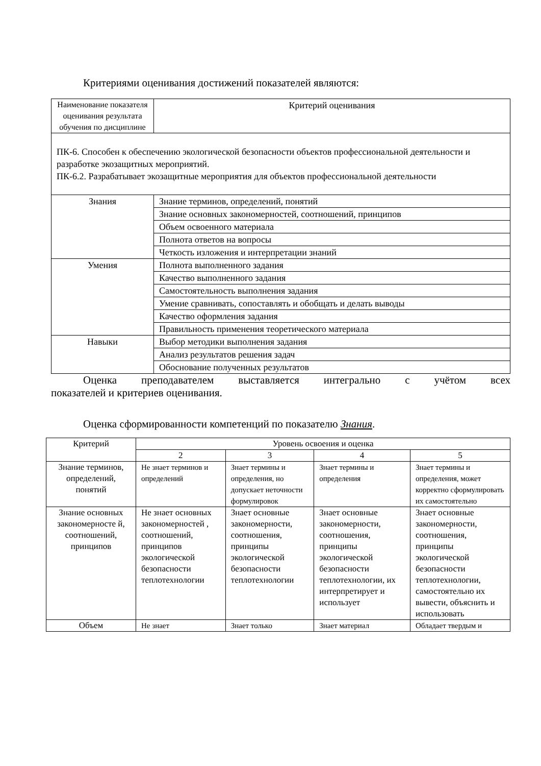Критериями оценивания достижений показателей являются:
| Наименование показателя оценивания результата обучения по дисциплине | Критерий оценивания |
| ПК-6. Способен к обеспечению экологической безопасности объектов профессиональной деятельности и разработке экозащитных мероприятий. ПК-6.2. Разрабатывает экозащитные мероприятия для объектов профессиональной деятельности | |
| Знания | Знание терминов, определений, понятий |
| | Знание основных закономерностей, соотношений, принципов |
| | Объем освоенного материала |
| | Полнота ответов на вопросы |
| | Четкость изложения и интерпретации знаний |
| Умения | Полнота выполненного задания |
| | Качество выполненного задания |
| | Самостоятельность выполнения задания |
| | Умение сравнивать, сопоставлять и обобщать и делать выводы |
| | Качество оформления задания |
| | Правильность применения теоретического материала |
| Навыки | Выбор методики выполнения задания |
| | Анализ результатов решения задач |
| | Обоснование полученных результатов |
Оценка преподавателем выставляется интегрально с учётом всех
показателей и критериев оценивания.
Оценка сформированности компетенций по показателю Знания.
| Критерий | Уровень освоения и оценка | | | |
| --- | --- | --- | --- | --- |
| | 2 | 3 | 4 | 5 |
| Знание терминов, определений, понятий | Не знает терминов и определений | Знает термины и определения, но допускает неточности формулировок | Знает термины и определения | Знает термины и определения, может корректно сформулировать их самостоятельно |
| Знание основных закономерносте й, соотношений, принципов | Не знает основных закономерностей , соотношений, принципов экологической безопасности теплотехнологии | Знает основные закономерности, соотношения, принципы экологической безопасности теплотехнологии | Знает основные закономерности, соотношения, принципы экологической безопасности теплотехнологии, их интерпретирует и использует | Знает основные закономерности, соотношения, принципы экологической безопасности теплотехнологии, самостоятельно их вывести, объяснить и использовать |
| Объем | Не знает | Знает только | Знает материал | Обладает твердым и |